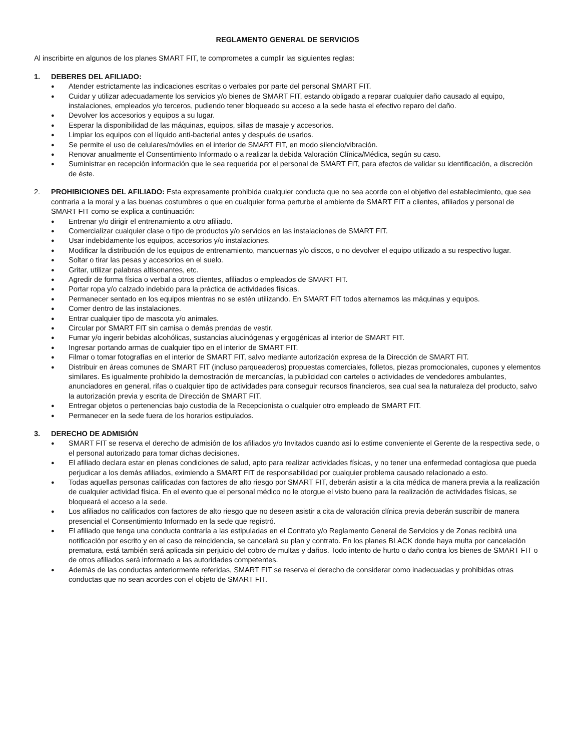REGLAMENTO GENERAL DE SERVICIOS
Al inscribirte en algunos de los planes SMART FIT, te comprometes a cumplir las siguientes reglas:
1. DEBERES DEL AFILIADO:
● Atender estrictamente las indicaciones escritas o verbales por parte del personal SMART FIT.
● Cuidar y utilizar adecuadamente los servicios y/o bienes de SMART FIT, estando obligado a reparar cualquier daño causado al equipo, instalaciones, empleados y/o terceros, pudiendo tener bloqueado su acceso a la sede hasta el efectivo reparo del daño.
● Devolver los accesorios y equipos a su lugar.
● Esperar la disponibilidad de las máquinas, equipos, sillas de masaje y accesorios.
● Limpiar los equipos con el líquido anti-bacterial antes y después de usarlos.
● Se permite el uso de celulares/móviles en el interior de SMART FIT, en modo silencio/vibración.
● Renovar anualmente el Consentimiento Informado o a realizar la debida Valoración Clínica/Médica, según su caso.
● Suministrar en recepción información que le sea requerida por el personal de SMART FIT, para efectos de validar su identificación, a discreción de éste.
2. PROHIBICIONES DEL AFILIADO: Esta expresamente prohibida cualquier conducta que no sea acorde con el objetivo del establecimiento, que sea contraria a la moral y a las buenas costumbres o que en cualquier forma perturbe el ambiente de SMART FIT a clientes, afiliados y personal de SMART FIT como se explica a continuación:
● Entrenar y/o dirigir el entrenamiento a otro afiliado.
● Comercializar cualquier clase o tipo de productos y/o servicios en las instalaciones de SMART FIT.
● Usar indebidamente los equipos, accesorios y/o instalaciones.
● Modificar la distribución de los equipos de entrenamiento, mancuernas y/o discos, o no devolver el equipo utilizado a su respectivo lugar.
● Soltar o tirar las pesas y accesorios en el suelo.
● Gritar, utilizar palabras altisonantes, etc.
● Agredir de forma física o verbal a otros clientes, afiliados o empleados de SMART FIT.
● Portar ropa y/o calzado indebido para la práctica de actividades físicas.
● Permanecer sentado en los equipos mientras no se estén utilizando. En SMART FIT todos alternamos las máquinas y equipos.
● Comer dentro de las instalaciones.
● Entrar cualquier tipo de mascota y/o animales.
● Circular por SMART FIT sin camisa o demás prendas de vestir.
● Fumar y/o ingerir bebidas alcohólicas, sustancias alucinógenas y ergogénicas al interior de SMART FIT.
● Ingresar portando armas de cualquier tipo en el interior de SMART FIT.
● Filmar o tomar fotografías en el interior de SMART FIT, salvo mediante autorización expresa de la Dirección de SMART FIT.
● Distribuir en áreas comunes de SMART FIT (incluso parqueaderos) propuestas comerciales, folletos, piezas promocionales, cupones y elementos similares. Es igualmente prohibido la demostración de mercancías, la publicidad con carteles o actividades de vendedores ambulantes, anunciadores en general, rifas o cualquier tipo de actividades para conseguir recursos financieros, sea cual sea la naturaleza del producto, salvo la autorización previa y escrita de Dirección de SMART FIT.
● Entregar objetos o pertenencias bajo custodia de la Recepcionista o cualquier otro empleado de SMART FIT.
● Permanecer en la sede fuera de los horarios estipulados.
3. DERECHO DE ADMISIÓN
● SMART FIT se reserva el derecho de admisión de los afiliados y/o Invitados cuando así lo estime conveniente el Gerente de la respectiva sede, o el personal autorizado para tomar dichas decisiones.
● El afiliado declara estar en plenas condiciones de salud, apto para realizar actividades físicas, y no tener una enfermedad contagiosa que pueda perjudicar a los demás afiliados, eximiendo a SMART FIT de responsabilidad por cualquier problema causado relacionado a esto.
● Todas aquellas personas calificadas con factores de alto riesgo por SMART FIT, deberán asistir a la cita médica de manera previa a la realización de cualquier actividad física. En el evento que el personal médico no le otorgue el visto bueno para la realización de actividades físicas, se bloqueará el acceso a la sede.
● Los afiliados no calificados con factores de alto riesgo que no deseen asistir a cita de valoración clínica previa deberán suscribir de manera presencial el Consentimiento Informado en la sede que registró.
● El afiliado que tenga una conducta contraria a las estipuladas en el Contrato y/o Reglamento General de Servicios y de Zonas recibirá una notificación por escrito y en el caso de reincidencia, se cancelará su plan y contrato. En los planes BLACK donde haya multa por cancelación prematura, está también será aplicada sin perjuicio del cobro de multas y daños. Todo intento de hurto o daño contra los bienes de SMART FIT o de otros afiliados será informado a las autoridades competentes.
● Además de las conductas anteriormente referidas, SMART FIT se reserva el derecho de considerar como inadecuadas y prohibidas otras conductas que no sean acordes con el objeto de SMART FIT.